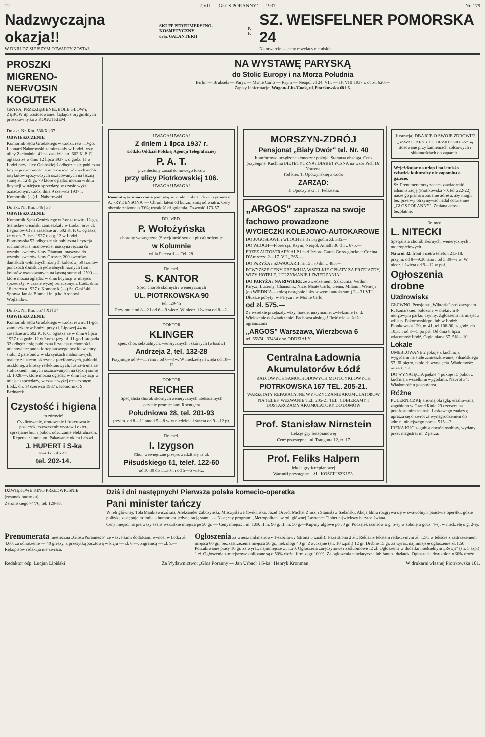12 2.VII— „GŁOS PORANNY" — 1937 Nr. 179
Nadzwyczajna okazja!!
W DNIU DZISIEJSZYM OTWARTY ZOSTAŁ
SKLEP PERFUMERYJNO-KOSMETYCZNY
oraz GALANTERII
P. F.
SZ. WEISFELNER POMORSKA 24
Na otwarcie — ceny rewelacyjnie niskie.
PROSZKI MIGRENO-NERVOSIN KOGUTEK
GRYPA, PRZEZIĘBIENIE, BÓLE GŁOWY, ZĘBÓW itp. zastosowanie. Żądajcie oryginalnych proszków tylko z KOGUTKIEM
NA WYSTAWĘ PARYSKĄ
do Stolic Europy i na Morza Południa
Berlin — Bruksela — Paryż — Monte Carlo — Rzym — Neapol od 24. VII. — 18. VIII 1937 r. od zł. 620.—
Zapisy i informacje: Wagons-Lits/Cook, ul. Piotrkowska 68 i 6.
Do akt. Nr. Km. 530/X | 37
OBWIESZCZENIE
Komornik Sądu Grodzkiego w Łodzi, rew. 10-go, Leonard Naborowski zamieszkały w Łodzi, przy ulicy Zachodniej 41 na zasadzie art. 602 K. P. C. ogłasza że w dniu 12 lipca 1937 r. o godz. 11 w Łodzi przy ulicy Gdańskiej 9 odbędzie się publiczna licytacja ruchomości a mianowicie: różnych mebli i artykułów spożywczych oszacowanych na łączną sumę zł. 1279 gr. 70 które oglądać można w dniu licytacji w miejscu sprzedaży, w czasie wyżej oznaczonym. Łódź, dnia 9 czerwca 1937 r. Komornik: (—) L. Naborowski
Do akt. Nr. Km. 546 | 37
OBWIESZCZENIE
Komornik Sądu Grodzkiego w Łodzi rewiru 12-go, Stanisław Gasiński zamieszkały w Łodzi, przy ul. Legionów 63 na zasadzie art. 602 K. P. C. ogłasza, że w dn. 7 lipca 1937 r. o g. 12 w Łodzi, Piotrkowska 53 odbędzie się publiczna licytacja ruchomości a mianowicie: maszyna ręczna do wyrobu swetrów f-my Diamant, maszyna do wyrobu swetrów f-my Grosser, 200 swetrów damskich wełnianych różnych kolorów, 50 tuzinów pończoch damskich jedwabnych różnych firm i kolorów oszacowanych na łączną sumę zł. 2500.— które można oglądać w dniu licytacji w miejscu sprzedaży, w czasie wyżej oznaczonym. Łódź, dnia 18 czerwca 1937 r. Komornik (—) St. Gasiński Sprawa Jankla Bluma i in. p-ko Aronowi Wojlandowi
Do akt. Nr. Km. 557 | XI | 37
OBWIESZCZENIE
Komornik Sądu Grodzkiego w Łodzi rewiru 11-go, zamieszkały w Łodzi, przy ul. Lipowej 44 na zasadzie art. 602 K. P. C. ogłasza że w dniu 6 lipca 1937 r. o godz. 12 w Łodzi przy ul. 11-go Listopada 32 odbędzie się publiczna licytacja ruchomości a mianowicie: pudła fortepianowego bez klawiatury, stołu, 2 patefonów w skrzynkach mahoniowych, toalety z lustrem, skrzynek patefonowych, gablotki oszklonej, 2 kloszy reflektorowych, lustra-trema ze stoliczkiem i innych oszacowanych na łączną sumę zł. 1028.—, które można oglądać w dniu licytacji w miejscu sprzedaży, w czasie wyżej oznaczonym. Łódź, dn. 14 czerwca 1937 r. Komornik: S. Bednarek
Czystość i higiena
to zdrowie!
Cyklinowanie, drutowanie i froterowanie posadzek, czyszczenie wystaw i okien, sprzątanie biur i pokoi, odkurzanie elektroluxem. Reperacje linoleum. Pakowanie okien i drzwi.
J. HUPERT i S-ka
Piotrkowska 44.
tel. 202-14.
UWAGA! UWAGA!
Z dniem 1 lipca 1937 r.
Łódzki Oddział Polskiej Agencji Telegraficznej
P. A. T.
przeniesiony został do nowego lokalu
przy ulicy Piotrkowskiej 106.
UWAGA! UWAGA!
Remontując mieszkanie pamiętaj uszczelnić okna i drzwi systemem A. FRYDENSONA. — Chroni latem od kurzu, zimą od wiatru. Ceny obecnie zniżone o 30%; trwałość długoletnia. Dzwonić 173-57.
DR. MED.
P. Wołożyńska
choroby wewnętrzne (Specjalność serce i płuca) ordynuje
w Kolumnie
willa Peterseil — Tel. 28.
Dr. med.
S. KANTOR
Spec. chorób skórnych i wenerycznych
UL. PIOTRKOWSKA 90
tel. 129-45
Przyjmuje od 8—2 i od 6—9 wiecz. W niedz. i święta od 8—2.
DOKTOR
KLINGER
spec. chor. seksualnych, wenerycznych i skórnych (włosów)
Andrzeja 2, tel. 132-28
Przyjmuje od 9—11 rano i od 6—8 w. W niedzielę i święta od 10—12
DOKTOR
REICHER
Specjalista chorób skórnych wenerycznych i seksualnych
leczenie promieniami Roentgena
Południowa 28, tel. 201-93
przyjm. od 8—11 rano i 5—8 w. w niedziele i święta od 9—12 pp.
Dr. med.
I. Izygson
Chor. wewnętrzne przeprowadził się na ul.
Piłsudskiego 61, telef. 122-60
od 10.30 do 11.30 r. i od 5—6 wiecz.
MORSZYN-ZDRÓJ
Pensjonat „Biały Dwór" tel. Nr. 40
Komfortowo urządzone słoneczne pokoje. Staranna obsługa. Ceny przystępne. Kuchnia DIETETYCZNA i DIABETYCZNA na wzór Prof. Dr. Nordena.
Pod kier. T. Opoczyńskiej z Łodzi
ZARZĄD:
T. Opoczyńska i J. Felsztein.
„ARGOS" zaprasza na swoje fachowo prowadzone
WYCIECZKI KOLEJOWO-AUTOKAROWE
DO JUGOSŁAWII i WŁOCH na 3 i 5 tygodni Zł. 335.—
DO WŁOCH—Florencja, Rzym, Neapol, Amalfi 30 dni „ 675.—
PRZEZ AUTOSTRADY ALP i nad Jezioro Garda Gross-glockner Cortina D'Ampezzo 2—17. VII „ 365.—
DO PARYŻA i SZWAJCARII na 15 i 30 dni „ 485.—
POWYŻSZE CENY OBEJMUJĄ WSZELKIE OPŁATY ZA PRZEJAZDY, WIZY, HOTELE, UTRZYMANIE I ZWIEDZANIA!
DO PARYŻA i NA RIWIERĘ ze zwiedzeniem: Salzburga, Verdun, Paryża, Luzerny, Chamonix, Nice, Monte Carlo, Genui, Milano i Wenecji (do WIEDNIA—koleją następnie luksusowymi autokarami) 2—31 VIII. Dłuższe pobyty: w Paryżu i w Monte Carlo
od zł. 575.—
Za wszelkie przejazdy, wizy, hotele, utrzymanie, zwiedzanie i t. d. Wieloletnie doświadczenie! Fachowa obsługa! Ilość miejsc ściśle ograniczona!
„ARGOS" Warszawa, Wierzbowa 6
tel. 65374 i 33434 oraz ODDZIAŁY.
Centralna Ładownia Akumulatorów Łódź
RADJOWYCH SAMOCHODOWYCH MOTOCYKŁOWYCH
PIOTRKOWSKA 167 TEL. 205-21.
WARSZTATY REPARACYJNE WYPOŻYCZANIE AKUMULATORÓW
NA TELEF. WEZWANIE TEL. 205-21 TEL. ODBIERAMY I DOSTARCZAMY AKUMULATORY DO DOMÓW
Prof. Stanisław Nirnstein
Lekcje gry fortepianowej
Ceny przystępne ul. Traugutta 12, m. 17
Prof. Feliks Halpern
lekcje gry fortepianowej
Warunki przystępne. AL. KOŚCIUSZKI 53.
[ilustracja] DBAJCIE O SWOJE ZDROWIE!
„SZWAJCARSKIE GORZKIE ZIOŁA" są stosowane przy kamieniach żółciowych i skłonnościach do zaparcia.
Wyjeżdżając na urlop i na letnisko człowiek kulturalny nie zapomina o gazecie.
Sz. Prenumeratorzy zechcą zawiadomić administrację (Piotrkowska 70, tel. 222-22) nasze go pisma o zmianie adresu, aby mogli bez przerwy otrzymywać nadal codziennie „GŁOS PORANNY". Zmiana adresu bezpłatnie.
Dr. med.
L. NITECKI
Specjalista chorób skórnych, wenerycznych i moczopłciowych
Nawrot 32, front I piętro telefon 213-18.
przyjm. od 8—9.30 rano i od 5.30—9 w. W niedz. i święta od 9—12 w poł.
Ogłoszenia drobne
Uzdrowiska
GŁOWNO. Pensjonat „Wiktoria" pod zarządem R. Konarskiej, położony w pięknym 8-morgowym parku, czynny. Zgłoszenia na miejscu willa p. Pokorowskiego, lub w Łodzi: Piotrkowska 120, m. 41, tel 108-90, w godz. do 10,30 i od 3—5 po poł. Od dnia 8 lipca wiadomość Łódź, Cegielniana 67. 518—10
Lokale
UMEBLOWANE 2 pokoje z kuchnią z wygodami na stałe zamieszkiwanie, Piłsudskiego 57, III piętro, tanio do wynajęcia. Wiadomość: mieszk. 53.
DO WYNAJĘCIA piękne 4 pokoje i 5 pokoi z kuchnią z wszelkimi wygodami. Nawrot 34. Wiadomość u gospodarza.
Różne
PUDERNICZKĘ srebrną okrągłą, emaliowaną zagubiono w Grand Kinie 29 czerwca na przedostatnim seansie. Łaskawego znalazcę uprasza się o zwrot za wynagrodzeniem do admin. niniejszego pisma. 515—3
IRENA KUC zagubiła dowód osobisty, wydany przez magistrat m. Zgierza.
DŹWIĘKOWE KINO PRZEDWIOŚNIE
[rysunek budynku]
Żeromskiego 74/76, tel. 129-88.
Dziś i dni następnych! Pierwsza polska komedio-operetka
Pani minister tańczy
W roli głównej: Tola Mankiewiczówna, Aleksander Żabczyński, Mieczysława Ćwiklińska, Józef Orwid, Michał Znicz, i Stanisław Sielański. Akcja filmu rozgrywa się w swawolnym państwie operetki, gdzie polityką zastępuje melodia a humor jest jedyną racją stanu. — Następny program: „Metropolitan" w roli głównej Lawrance Tibbet największy baryton świata.
Ceny miejsc: na pierwszy seans wszystkie miejsca po 50 gr. — Ceny miejsc: I m. 1,09, II m. 90 g. III m. 50 g.—Kupony ulgowe po 70 gr. Początek seansów o g. 5-ej, w sobotę o godz. 4-ej, w niedzielę o g. 2-ej.
Prenumerata miesięczna „Głosu Porannego" ze wszystkimi dodatkami wynosi w Łodzi zł. 4.60, za odnoszenie — 40 groszy, z przesyłką pocztową w kraju — zł. 6.—, zagranicą — zł. 9.—
Rękopisów redakcja nie zwraca.
Ogłoszenia za wiersz milimetrowy 1-szpaltowy (strona 5 szpalt): I-sza strona 2 zł.; Reklamy tekstem redakcyjnym zł. 1.50; w tekście z zastrzeżeniem miejsca 60 gr., bez zastrzeżenia miejsca 50 gr., nekrologi 40 gr. Zwyczajne (str. 10 szpalt) 12 gr. Drobne 15 gr. za wyraz, najmniejsze ogłoszenie zł. 1.50 Poszukiwanie pracy 10 gr. za wyraz, najmniejsze zł. 1.20. Ogłoszenia zaręczynowe i zaślubinowe 12 zł. Ogłoszenia w dodatku niedzielnym „Rewja" (str. 5 szp.) 1 zł. Ogłoszenia zamiejscowe obliczane są o 50% drożej firm zagr. 100%. Za ogłoszenia tabelaryczne lub fantaz. dodatek. Ogłoszenia dwukolor. o 50% droże
Redaktor odp. Lucjan Lipiński Za Wydawnictwo: „Głos Poranny — Jan Urbach i S-ka" Henryk Kronman. W drukarni własnej Piotrkowska 101.